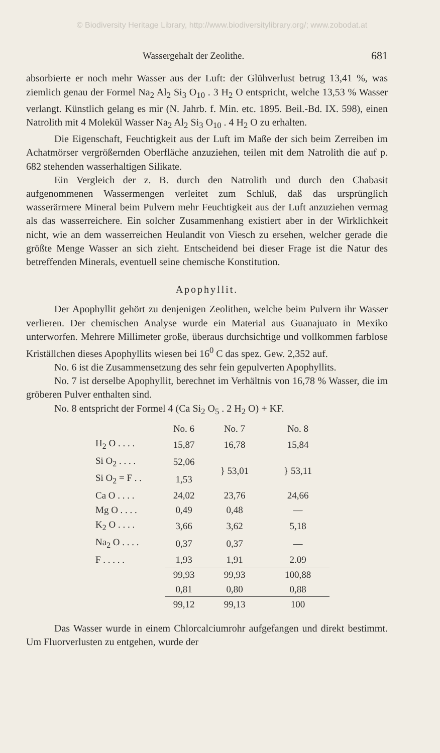© Biodiversity Heritage Library, http://www.biodiversitylibrary.org/; www.zobodat.at
Wassergehalt der Zeolithe. 681
absorbierte er noch mehr Wasser aus der Luft: der Glühverlust betrug 13,41 %, was ziemlich genau der Formel Na<sub>2</sub> Al<sub>2</sub> Si<sub>3</sub> O<sub>10</sub> . 3 H<sub>2</sub> O entspricht, welche 13,53 % Wasser verlangt. Künstlich gelang es mir (N. Jahrb. f. Min. etc. 1895. Beil.-Bd. IX. 598), einen Natrolith mit 4 Molekül Wasser Na<sub>2</sub> Al<sub>2</sub> Si<sub>3</sub> O<sub>10</sub> . 4 H<sub>2</sub> O zu erhalten.
Die Eigenschaft, Feuchtigkeit aus der Luft im Maße der sich beim Zerreiben im Achatmörser vergrößernden Oberfläche anzuziehen, teilen mit dem Natrolith die auf p. 682 stehenden wasserhaltigen Silikate.
Ein Vergleich der z. B. durch den Natrolith und durch den Chabasit aufgenommenen Wassermengen verleitet zum Schluß, daß das ursprünglich wasserärmere Mineral beim Pulvern mehr Feuchtigkeit aus der Luft anzuziehen vermag als das wasserreichere. Ein solcher Zusammenhang existiert aber in der Wirklichkeit nicht, wie an dem wasserreichen Heulandit von Viesch zu ersehen, welcher gerade die größte Menge Wasser an sich zieht. Entscheidend bei dieser Frage ist die Natur des betreffenden Minerals, eventuell seine chemische Konstitution.
Apophyllit.
Der Apophyllit gehört zu denjenigen Zeolithen, welche beim Pulvern ihr Wasser verlieren. Der chemischen Analyse wurde ein Material aus Guanajuato in Mexiko unterworfen. Mehrere Millimeter große, überaus durchsichtige und vollkommen farblose Kriställchen dieses Apophyllits wiesen bei 16<sup>0</sup> C das spez. Gew. 2,352 auf.
No. 6 ist die Zusammensetzung des sehr fein gepulverten Apophyllits.
No. 7 ist derselbe Apophyllit, berechnet im Verhältnis von 16,78 % Wasser, die im gröberen Pulver enthalten sind.
No. 8 entspricht der Formel 4 (Ca Si<sub>2</sub> O<sub>5</sub> . 2 H<sub>2</sub> O) + KF.
| | No. 6 | No. 7 | No. 8 |
| --- | --- | --- | --- |
| H<sub>2</sub> O . . . . | 15,87 | 16,78 | 15,84 |
| Si O<sub>2</sub> . . . . | 52,06 | } 53,01 | } 53,11 |
| Si O<sub>2</sub> = F . . | 1,53 | | |
| Ca O . . . . | 24,02 | 23,76 | 24,66 |
| Mg O . . . . | 0,49 | 0,48 | — |
| K<sub>2</sub> O . . . . | 3,66 | 3,62 | 5,18 |
| Na<sub>2</sub> O . . . . | 0,37 | 0,37 | — |
| F . . . . . | 1,93 | 1,91 | 2.09 |
| | 99,93 | 99,93 | 100,88 |
| | 0,81 | 0,80 | 0,88 |
| | 99,12 | 99,13 | 100 |
Das Wasser wurde in einem Chlorcalciumrohr aufgefangen und direkt bestimmt. Um Fluorverlusten zu entgehen, wurde der